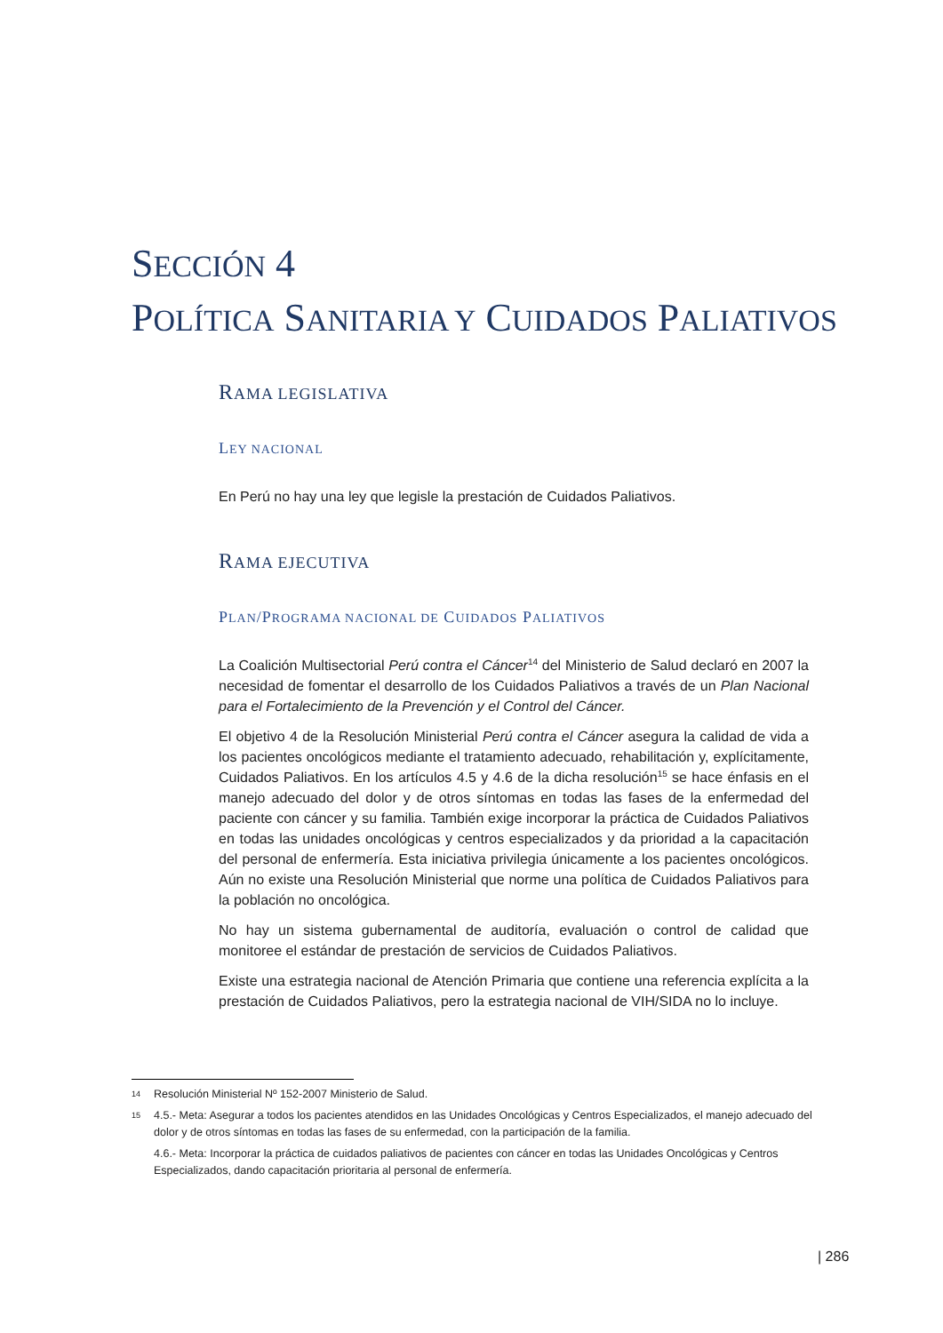SECCIÓN 4
POLÍTICA SANITARIA Y CUIDADOS PALIATIVOS
RAMA LEGISLATIVA
LEY NACIONAL
En Perú no hay una ley que legisle la prestación de Cuidados Paliativos.
RAMA EJECUTIVA
PLAN/PROGRAMA NACIONAL DE CUIDADOS PALIATIVOS
La Coalición Multisectorial Perú contra el Cáncer<sup>14</sup> del Ministerio de Salud declaró en 2007 la necesidad de fomentar el desarrollo de los Cuidados Paliativos a través de un Plan Nacional para el Fortalecimiento de la Prevención y el Control del Cáncer.
El objetivo 4 de la Resolución Ministerial Perú contra el Cáncer asegura la calidad de vida a los pacientes oncológicos mediante el tratamiento adecuado, rehabilitación y, explícitamente, Cuidados Paliativos. En los artículos 4.5 y 4.6 de la dicha resolución<sup>15</sup> se hace énfasis en el manejo adecuado del dolor y de otros síntomas en todas las fases de la enfermedad del paciente con cáncer y su familia. También exige incorporar la práctica de Cuidados Paliativos en todas las unidades oncológicas y centros especializados y da prioridad a la capacitación del personal de enfermería. Esta iniciativa privilegia únicamente a los pacientes oncológicos. Aún no existe una Resolución Ministerial que norme una política de Cuidados Paliativos para la población no oncológica.
No hay un sistema gubernamental de auditoría, evaluación o control de calidad que monitoree el estándar de prestación de servicios de Cuidados Paliativos.
Existe una estrategia nacional de Atención Primaria que contiene una referencia explícita a la prestación de Cuidados Paliativos, pero la estrategia nacional de VIH/SIDA no lo incluye.
14 Resolución Ministerial Nº 152-2007 Ministerio de Salud.
15 4.5.- Meta: Asegurar a todos los pacientes atendidos en las Unidades Oncológicas y Centros Especializados, el manejo adecuado del dolor y de otros síntomas en todas las fases de su enfermedad, con la participación de la familia.
4.6.- Meta: Incorporar la práctica de cuidados paliativos de pacientes con cáncer en todas las Unidades Oncológicas y Centros Especializados, dando capacitación prioritaria al personal de enfermería.
| 286